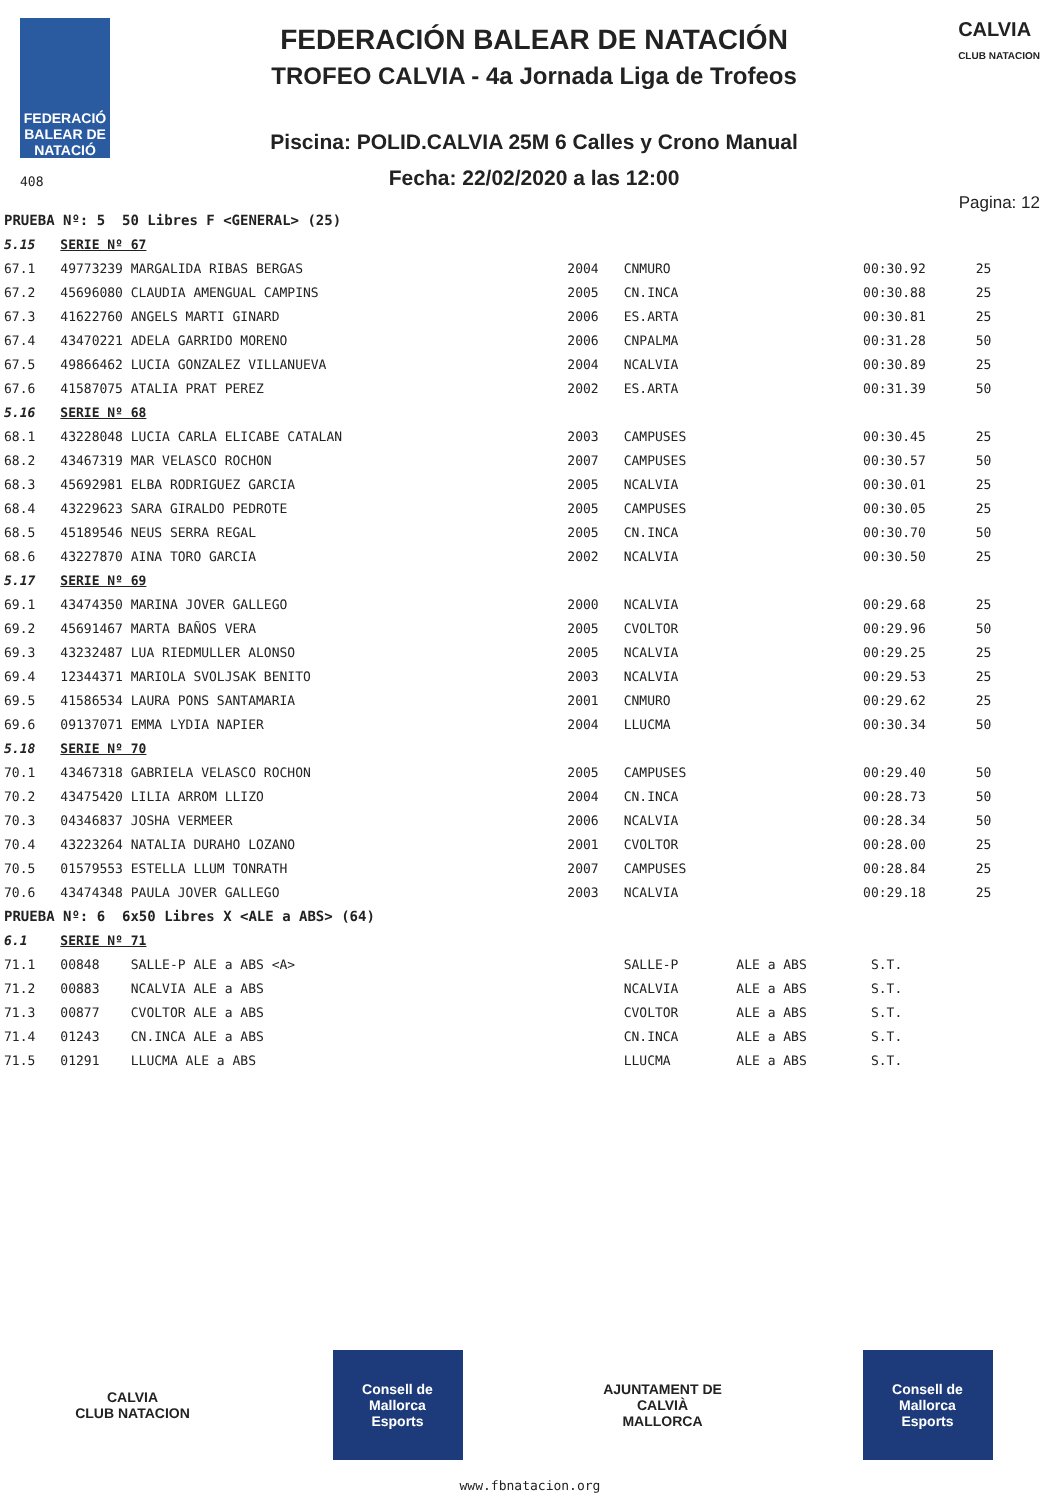FEDERACIÓ BALEAR DE NATACIÓ
408
FEDERACIÓN BALEAR DE NATACIÓN
TROFEO CALVIA - 4a Jornada Liga de Trofeos
Piscina: POLID.CALVIA 25M 6 Calles y Crono Manual
Fecha: 22/02/2020 a las 12:00
CALVIA
CLUB NATACION
Pagina: 12
| PRUEBA Nº: 5 50 Libres F <GENERAL> (25) | | | | | | |
| 5.15 | SERIE Nº 67 | | | | | |
| 67.1 | 49773239 MARGALIDA RIBAS BERGAS | 2004 | CNMURO | | 00:30.92 | 25 |
| 67.2 | 45696080 CLAUDIA AMENGUAL CAMPINS | 2005 | CN.INCA | | 00:30.88 | 25 |
| 67.3 | 41622760 ANGELS MARTI GINARD | 2006 | ES.ARTA | | 00:30.81 | 25 |
| 67.4 | 43470221 ADELA GARRIDO MORENO | 2006 | CNPALMA | | 00:31.28 | 50 |
| 67.5 | 49866462 LUCIA GONZALEZ VILLANUEVA | 2004 | NCALVIA | | 00:30.89 | 25 |
| 67.6 | 41587075 ATALIA PRAT PEREZ | 2002 | ES.ARTA | | 00:31.39 | 50 |
| 5.16 | SERIE Nº 68 | | | | | |
| 68.1 | 43228048 LUCIA CARLA ELICABE CATALAN | 2003 | CAMPUSES | | 00:30.45 | 25 |
| 68.2 | 43467319 MAR VELASCO ROCHON | 2007 | CAMPUSES | | 00:30.57 | 50 |
| 68.3 | 45692981 ELBA RODRIGUEZ GARCIA | 2005 | NCALVIA | | 00:30.01 | 25 |
| 68.4 | 43229623 SARA GIRALDO PEDROTE | 2005 | CAMPUSES | | 00:30.05 | 25 |
| 68.5 | 45189546 NEUS SERRA REGAL | 2005 | CN.INCA | | 00:30.70 | 50 |
| 68.6 | 43227870 AINA TORO GARCIA | 2002 | NCALVIA | | 00:30.50 | 25 |
| 5.17 | SERIE Nº 69 | | | | | |
| 69.1 | 43474350 MARINA JOVER GALLEGO | 2000 | NCALVIA | | 00:29.68 | 25 |
| 69.2 | 45691467 MARTA BAÑOS VERA | 2005 | CVOLTOR | | 00:29.96 | 50 |
| 69.3 | 43232487 LUA RIEDMULLER ALONSO | 2005 | NCALVIA | | 00:29.25 | 25 |
| 69.4 | 12344371 MARIOLA SVOLJSAK BENITO | 2003 | NCALVIA | | 00:29.53 | 25 |
| 69.5 | 41586534 LAURA PONS SANTAMARIA | 2001 | CNMURO | | 00:29.62 | 25 |
| 69.6 | 09137071 EMMA LYDIA NAPIER | 2004 | LLUCMA | | 00:30.34 | 50 |
| 5.18 | SERIE Nº 70 | | | | | |
| 70.1 | 43467318 GABRIELA VELASCO ROCHON | 2005 | CAMPUSES | | 00:29.40 | 50 |
| 70.2 | 43475420 LILIA ARROM LLIZO | 2004 | CN.INCA | | 00:28.73 | 50 |
| 70.3 | 04346837 JOSHA VERMEER | 2006 | NCALVIA | | 00:28.34 | 50 |
| 70.4 | 43223264 NATALIA DURAHO LOZANO | 2001 | CVOLTOR | | 00:28.00 | 25 |
| 70.5 | 01579553 ESTELLA LLUM TONRATH | 2007 | CAMPUSES | | 00:28.84 | 25 |
| 70.6 | 43474348 PAULA JOVER GALLEGO | 2003 | NCALVIA | | 00:29.18 | 25 |
| PRUEBA Nº: 6 6x50 Libres X <ALE a ABS> (64) | | | | | | |
| 6.1 | SERIE Nº 71 | | | | | |
| 71.1 | 00848 SALLE-P ALE a ABS <A> | | SALLE-P | ALE a ABS | S.T. | |
| 71.2 | 00883 NCALVIA ALE a ABS | | NCALVIA | ALE a ABS | S.T. | |
| 71.3 | 00877 CVOLTOR ALE a ABS | | CVOLTOR | ALE a ABS | S.T. | |
| 71.4 | 01243 CN.INCA ALE a ABS | | CN.INCA | ALE a ABS | S.T. | |
| 71.5 | 01291 LLUCMA ALE a ABS | | LLUCMA | ALE a ABS | S.T. | |
CALVIA
CLUB NATACION
Consell de Mallorca
Esports
AJUNTAMENT DE CALVIÀ
MALLORCA
Consell de Mallorca
Esports
www.fbnatacion.org